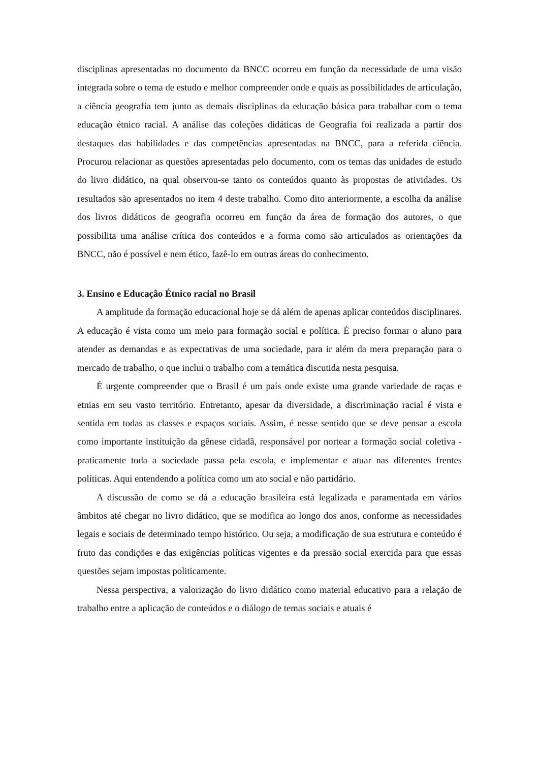disciplinas apresentadas no documento da BNCC ocorreu em função da necessidade de uma visão integrada sobre o tema de estudo e melhor compreender onde e quais as possibilidades de articulação, a ciência geografia tem junto as demais disciplinas da educação básica para trabalhar com o tema educação étnico racial. A análise das coleções didáticas de Geografia foi realizada a partir dos destaques das habilidades e das competências apresentadas na BNCC, para a referida ciência. Procurou relacionar as questões apresentadas pelo documento, com os temas das unidades de estudo do livro didático, na qual observou-se tanto os conteúdos quanto às propostas de atividades. Os resultados são apresentados no item 4 deste trabalho. Como dito anteriormente, a escolha da análise dos livros didáticos de geografia ocorreu em função da área de formação dos autores, o que possibilita uma análise crítica dos conteúdos e a forma como são articulados as orientações da BNCC, não é possível e nem ético, fazê-lo em outras áreas do conhecimento.
3. Ensino e Educação Étnico racial no Brasil
A amplitude da formação educacional hoje se dá além de apenas aplicar conteúdos disciplinares. A educação é vista como um meio para formação social e política. É preciso formar o aluno para atender as demandas e as expectativas de uma sociedade, para ir além da mera preparação para o mercado de trabalho, o que inclui o trabalho com a temática discutida nesta pesquisa.
É urgente compreender que o Brasil é um país onde existe uma grande variedade de raças e etnias em seu vasto território. Entretanto, apesar da diversidade, a discriminação racial é vista e sentida em todas as classes e espaços sociais. Assim, é nesse sentido que se deve pensar a escola como importante instituição da gênese cidadã, responsável por nortear a formação social coletiva - praticamente toda a sociedade passa pela escola, e implementar e atuar nas diferentes frentes políticas. Aqui entendendo a política como um ato social e não partidário.
A discussão de como se dá a educação brasileira está legalizada e paramentada em vários âmbitos até chegar no livro didático, que se modifica ao longo dos anos, conforme as necessidades legais e sociais de determinado tempo histórico. Ou seja, a modificação de sua estrutura e conteúdo é fruto das condições e das exigências políticas vigentes e da pressão social exercida para que essas questões sejam impostas politicamente.
Nessa perspectiva, a valorização do livro didático como material educativo para a relação de trabalho entre a aplicação de conteúdos e o diálogo de temas sociais e atuais é